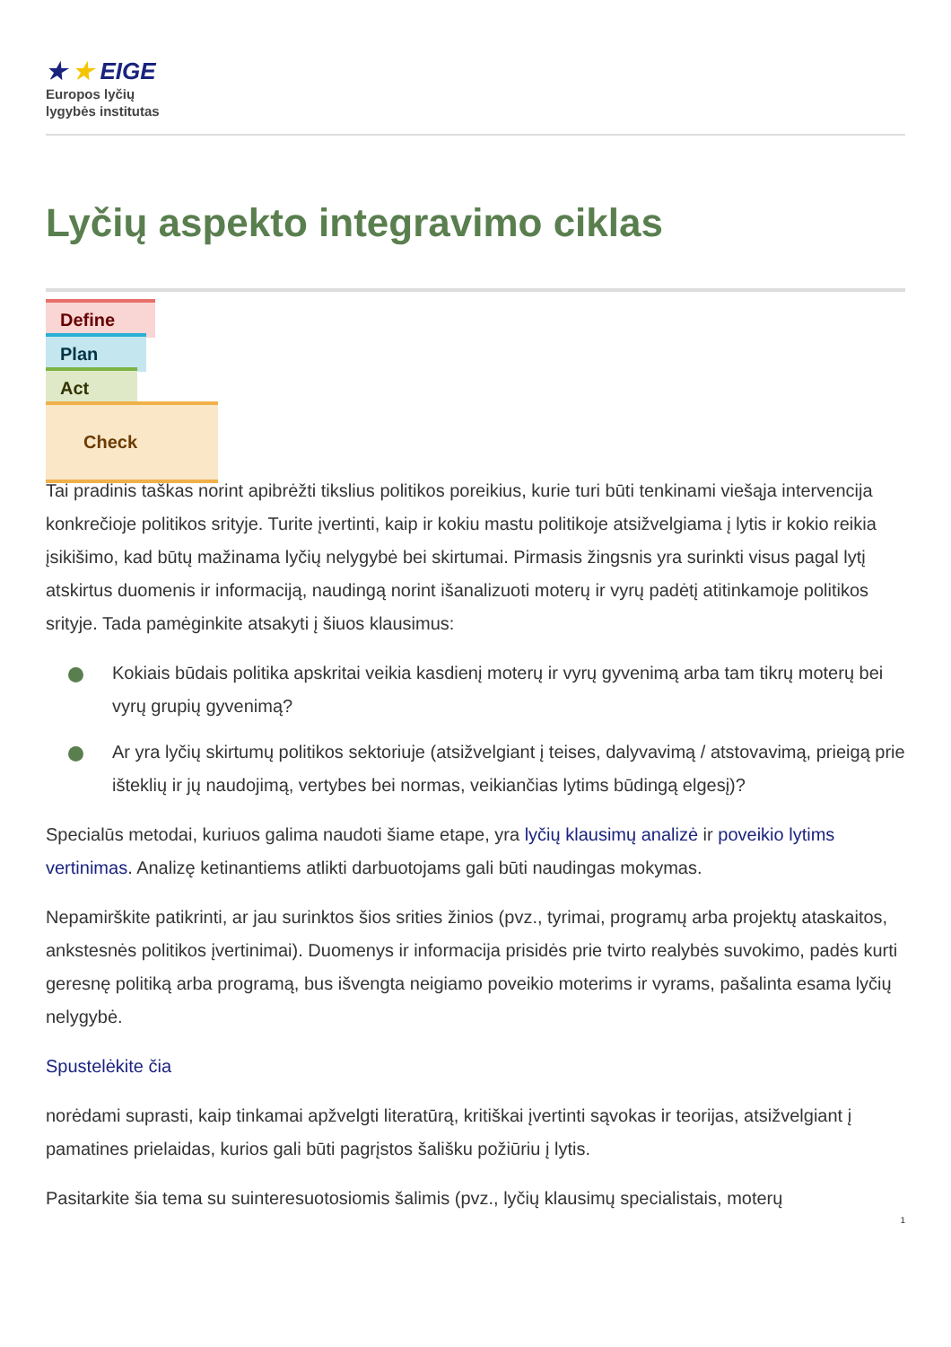★ ★ EIGE
Europos lyčių
lygybės institutas
Lyčių aspekto integravimo ciklas
Define
Plan
Act
Check
Tai pradinis taškas norint apibrėžti tikslius politikos poreikius, kurie turi būti tenkinami viešąja intervencija konkrečioje politikos srityje. Turite įvertinti, kaip ir kokiu mastu politikoje atsižvelgiama į lytis ir kokio reikia įsikišimo, kad būtų mažinama lyčių nelygybė bei skirtumai. Pirmasis žingsnis yra surinkti visus pagal lytį atskirtus duomenis ir informaciją, naudingą norint išanalizuoti moterų ir vyrų padėtį atitinkamoje politikos srityje. Tada pamėginkite atsakyti į šiuos klausimus:
Kokiais būdais politika apskritai veikia kasdienį moterų ir vyrų gyvenimą arba tam tikrų moterų bei vyrų grupių gyvenimą?
Ar yra lyčių skirtumų politikos sektoriuje (atsižvelgiant į teises, dalyvavimą / atstovavimą, prieigą prie išteklių ir jų naudojimą, vertybes bei normas, veikiančias lytims būdingą elgesį)?
Specialūs metodai, kuriuos galima naudoti šiame etape, yra lyčių klausimų analizė ir poveikio lytims vertinimas. Analizę ketinantiems atlikti darbuotojams gali būti naudingas mokymas.
Nepamirškite patikrinti, ar jau surinktos šios srities žinios (pvz., tyrimai, programų arba projektų ataskaitos, ankstesnės politikos įvertinimai). Duomenys ir informacija prisidės prie tvirto realybės suvokimo, padės kurti geresnę politiką arba programą, bus išvengta neigiamo poveikio moterims ir vyrams, pašalinta esama lyčių nelygybė.
Spustelėkite čia
norėdami suprasti, kaip tinkamai apžvelgti literatūrą, kritiškai įvertinti sąvokas ir teorijas, atsižvelgiant į pamatines prielaidas, kurios gali būti pagrįstos šališku požiūriu į lytis.
Pasitarkite šia tema su suinteresuotosiomis šalimis (pvz., lyčių klausimų specialistais, moterų
1